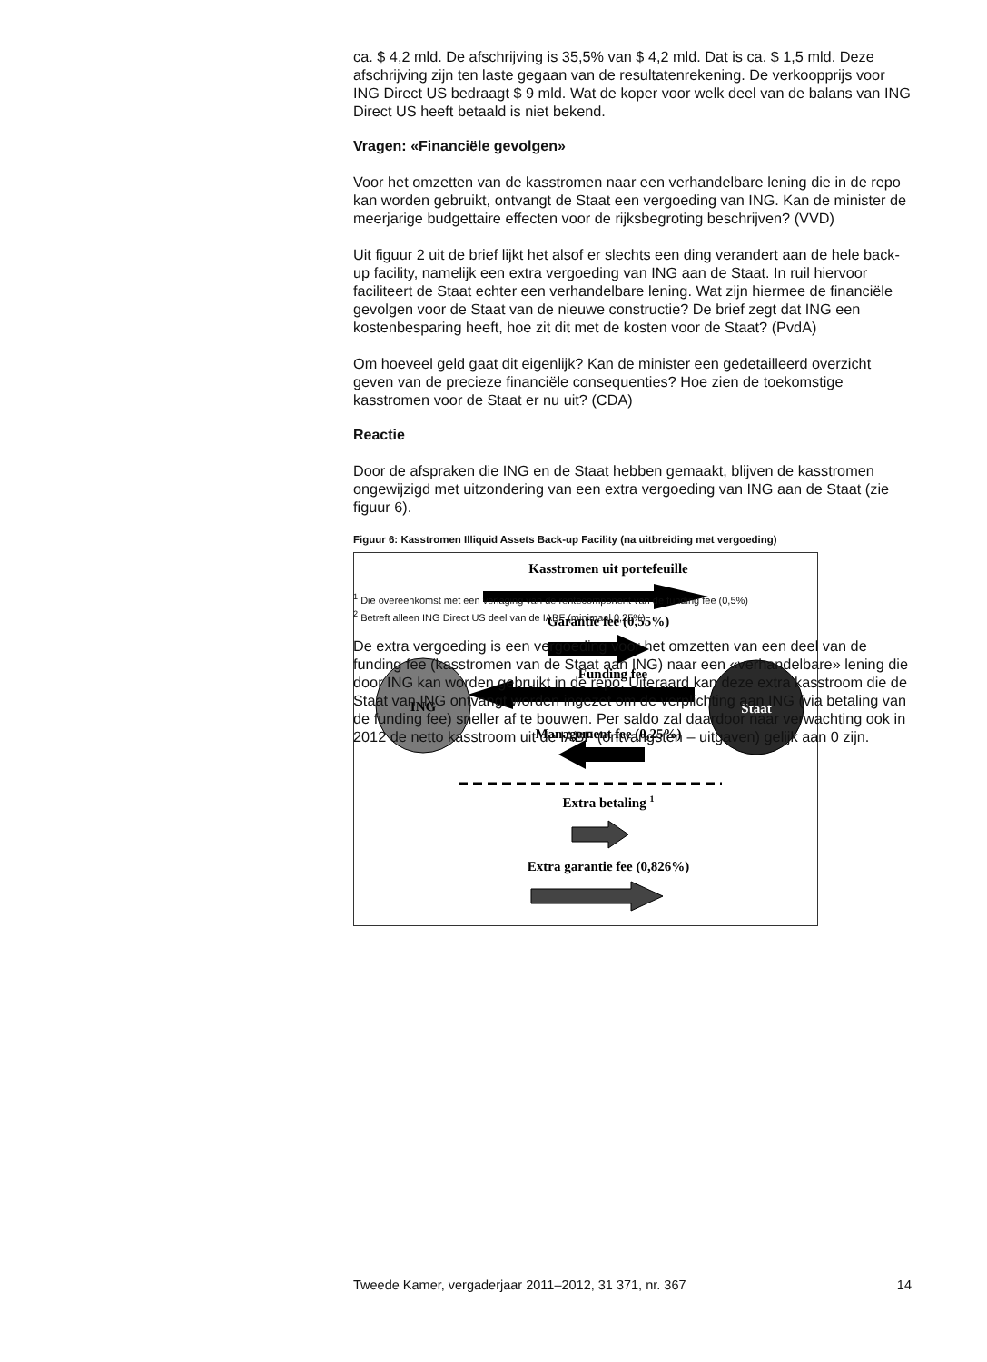ca. $ 4,2 mld. De afschrijving is 35,5% van $ 4,2 mld. Dat is ca. $ 1,5 mld. Deze afschrijving zijn ten laste gegaan van de resultatenrekening. De verkoopprijs voor ING Direct US bedraagt $ 9 mld. Wat de koper voor welk deel van de balans van ING Direct US heeft betaald is niet bekend.
Vragen: «Financiële gevolgen»
Voor het omzetten van de kasstromen naar een verhandelbare lening die in de repo kan worden gebruikt, ontvangt de Staat een vergoeding van ING. Kan de minister de meerjarige budgettaire effecten voor de rijksbegroting beschrijven? (VVD)
Uit figuur 2 uit de brief lijkt het alsof er slechts een ding verandert aan de hele back-up facility, namelijk een extra vergoeding van ING aan de Staat. In ruil hiervoor faciliteert de Staat echter een verhandelbare lening. Wat zijn hiermee de financiële gevolgen voor de Staat van de nieuwe constructie? De brief zegt dat ING een kostenbesparing heeft, hoe zit dit met de kosten voor de Staat? (PvdA)
Om hoeveel geld gaat dit eigenlijk? Kan de minister een gedetailleerd overzicht geven van de precieze financiële consequenties? Hoe zien de toekomstige kasstromen voor de Staat er nu uit? (CDA)
Reactie
Door de afspraken die ING en de Staat hebben gemaakt, blijven de kasstromen ongewijzigd met uitzondering van een extra vergoeding van ING aan de Staat (zie figuur 6).
Figuur 6: Kasstromen Illiquid Assets Back-up Facility (na uitbreiding met vergoeding)
Kasstromen uit portefeuille
Garantie fee (0,55%)
Funding fee
ING
Staat
Management fee (0,25%)
Extra betaling 1
Extra garantie fee (0,826%)
<sup>1</sup> Die overeenkomst met een verlaging van de rentecomponent van de funding fee (0,5%)
<sup>2</sup> Betreft alleen ING Direct US deel van de IABF (minimaal 0,25%)
De extra vergoeding is een vergoeding voor het omzetten van een deel van de funding fee (kasstromen van de Staat aan ING) naar een «verhandelbare» lening die door ING kan worden gebruikt in de repo. Uiteraard kan deze extra kasstroom die de Staat van ING ontvangt worden ingezet om de verplichting aan ING (via betaling van de funding fee) sneller af te bouwen. Per saldo zal daardoor naar verwachting ook in 2012 de netto kasstroom uit de IABF (ontvangsten – uitgaven) gelijk aan 0 zijn.
Tweede Kamer, vergaderjaar 2011–2012, 31 371, nr. 367 14